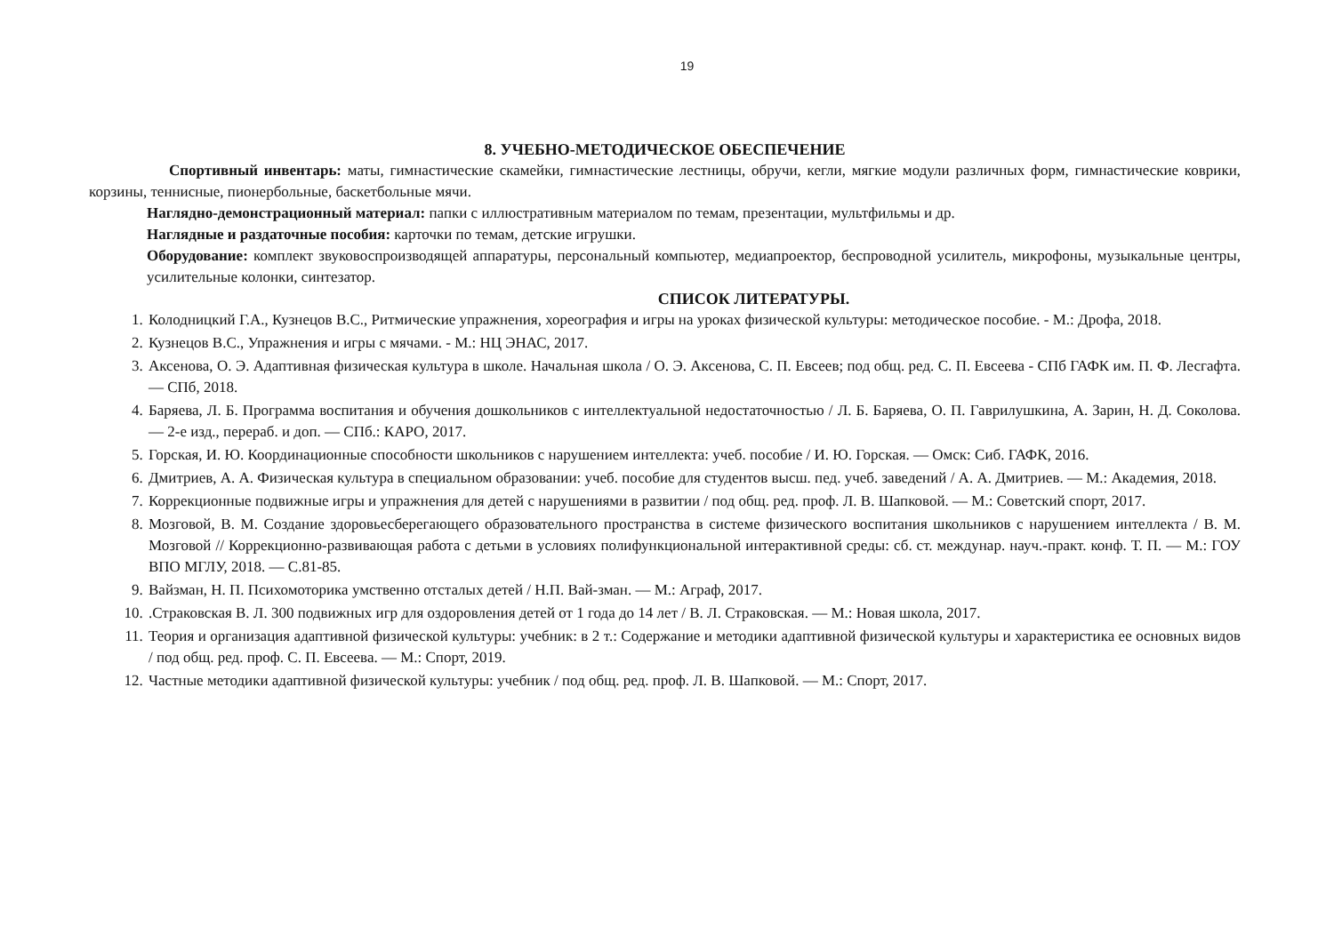19
8. УЧЕБНО-МЕТОДИЧЕСКОЕ ОБЕСПЕЧЕНИЕ
Спортивный инвентарь: маты, гимнастические скамейки, гимнастические лестницы, обручи, кегли, мягкие модули различных форм, гимнастические коврики, корзины, теннисные, пионербольные, баскетбольные мячи.
Наглядно-демонстрационный материал: папки с иллюстративным материалом по темам, презентации, мультфильмы и др.
Наглядные и раздаточные пособия: карточки по темам, детские игрушки.
Оборудование: комплект звуковоспроизводящей аппаратуры, персональный компьютер, медиапроектор, беспроводной усилитель, микрофоны, музыкальные центры, усилительные колонки, синтезатор.
СПИСОК ЛИТЕРАТУРЫ.
1. Колодницкий Г.А., Кузнецов В.С., Ритмические упражнения, хореография и игры на уроках физической культуры: методическое пособие. - М.: Дрофа, 2018.
2. Кузнецов В.С., Упражнения и игры с мячами. - М.: НЦ ЭНАС, 2017.
3. Аксенова, О. Э. Адаптивная физическая культура в школе. Начальная школа / О. Э. Аксенова, С. П. Евсеев; под общ. ред. С. П. Евсеева - СПб ГАФК им. П. Ф. Лесгафта. — СПб, 2018.
4. Баряева, Л. Б. Программа воспитания и обучения дошкольников с интеллектуальной недостаточностью / Л. Б. Баряева, О. П. Гаврилушкина, А. Зарин, Н. Д. Соколова. — 2-е изд., перераб. и доп. — СПб.: КАРО, 2017.
5. Горская, И. Ю. Координационные способности школьников с нарушением интеллекта: учеб. пособие / И. Ю. Горская. — Омск: Сиб. ГАФК, 2016.
6. Дмитриев, А. А. Физическая культура в специальном образовании: учеб. пособие для студентов высш. пед. учеб. заведений / А. А. Дмитриев. — М.: Академия, 2018.
7. Коррекционные подвижные игры и упражнения для детей с нарушениями в развитии / под общ. ред. проф. Л. В. Шапковой. — М.: Советский спорт, 2017.
8. Мозговой, В. М. Создание здоровьесберегающего образовательного пространства в системе физического воспитания школьников с нарушением интеллекта / В. М. Мозговой // Коррекционно-развивающая работа с детьми в условиях полифункциональной интерактивной среды: сб. ст. междунар. науч.-практ. конф. Т. П. — М.: ГОУ ВПО МГЛУ, 2018. — С.81-85.
9. Вайзман, Н. П. Психомоторика умственно отсталых детей / Н.П. Вай-зман. — М.: Аграф, 2017.
10. .Страковская В. Л. 300 подвижных игр для оздоровления детей от 1 года до 14 лет / В. Л. Страковская. — М.: Новая школа, 2017.
11. Теория и организация адаптивной физической культуры: учебник: в 2 т.: Содержание и методики адаптивной физической культуры и характеристика ее основных видов / под общ. ред. проф. С. П. Евсеева. — М.: Спорт, 2019.
12. Частные методики адаптивной физической культуры: учебник / под общ. ред. проф. Л. В. Шапковой. — М.: Спорт, 2017.